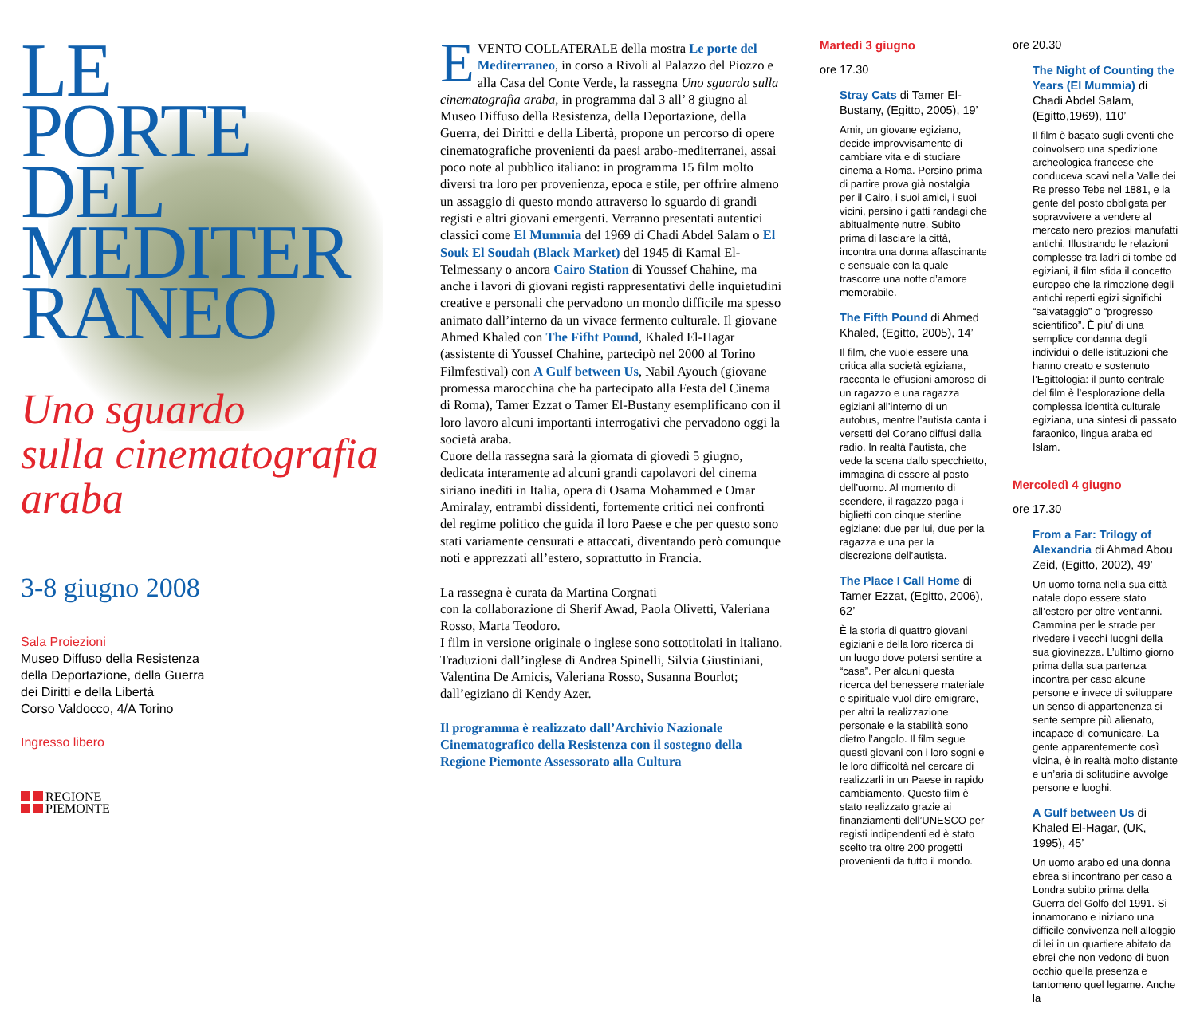LE
PORTE
DEL
MEDITER
RANEO
Uno sguardo
sulla cinematografia
araba
3-8 giugno 2008
Sala Proiezioni
Museo Diffuso della Resistenza
della Deportazione, della Guerra
dei Diritti e della Libertà
Corso Valdocco, 4/A Torino
Ingresso libero
REGIONE
PIEMONTE
EVENTO COLLATERALE della mostra Le porte del Mediterraneo, in corso a Rivoli al Palazzo del Piozzo e alla Casa del Conte Verde, la rassegna Uno sguardo sulla cinematografia araba, in programma dal 3 all’ 8 giugno al Museo Diffuso della Resistenza, della Deportazione, della Guerra, dei Diritti e della Libertà, propone un percorso di opere cinematografiche provenienti da paesi arabo-mediterranei, assai poco note al pubblico italiano: in programma 15 film molto diversi tra loro per provenienza, epoca e stile, per offrire almeno un assaggio di questo mondo attraverso lo sguardo di grandi registi e altri giovani emergenti. Verranno presentati autentici classici come El Mummia del 1969 di Chadi Abdel Salam o El Souk El Soudah (Black Market) del 1945 di Kamal El-Telmessany o ancora Cairo Station di Youssef Chahine, ma anche i lavori di giovani registi rappresentativi delle inquietudini creative e personali che pervadono un mondo difficile ma spesso animato dall’interno da un vivace fermento culturale. Il giovane Ahmed Khaled con The Fifht Pound, Khaled El-Hagar (assistente di Youssef Chahine, partecipò nel 2000 al Torino Filmfestival) con A Gulf between Us, Nabil Ayouch (giovane promessa marocchina che ha partecipato alla Festa del Cinema di Roma), Tamer Ezzat o Tamer El-Bustany esemplificano con il loro lavoro alcuni importanti interrogativi che pervadono oggi la società araba.
Cuore della rassegna sarà la giornata di giovedì 5 giugno, dedicata interamente ad alcuni grandi capolavori del cinema siriano inediti in Italia, opera di Osama Mohammed e Omar Amiralay, entrambi dissidenti, fortemente critici nei confronti del regime politico che guida il loro Paese e che per questo sono stati variamente censurati e attaccati, diventando però comunque noti e apprezzati all’estero, soprattutto in Francia.
La rassegna è curata da Martina Corgnati
con la collaborazione di Sherif Awad, Paola Olivetti, Valeriana Rosso, Marta Teodoro.
I film in versione originale o inglese sono sottotitolati in italiano. Traduzioni dall’inglese di Andrea Spinelli, Silvia Giustiniani, Valentina De Amicis, Valeriana Rosso, Susanna Bourlot; dall’egiziano di Kendy Azer.
Il programma è realizzato dall’Archivio Nazionale Cinematografico della Resistenza con il sostegno della Regione Piemonte Assessorato alla Cultura
Martedì 3 giugno
ore 17.30
Stray Cats di Tamer El-Bustany, (Egitto, 2005), 19’
Amir, un giovane egiziano, decide improvvisamente di cambiare vita e di studiare cinema a Roma. Persino prima di partire prova già nostalgia per il Cairo, i suoi amici, i suoi vicini, persino i gatti randagi che abitualmente nutre. Subito prima di lasciare la città, incontra una donna affascinante e sensuale con la quale trascorre una notte d’amore memorabile.
The Fifth Pound di Ahmed Khaled, (Egitto, 2005), 14’
Il film, che vuole essere una critica alla società egiziana, racconta le effusioni amorose di un ragazzo e una ragazza egiziani all’interno di un autobus, mentre l’autista canta i versetti del Corano diffusi dalla radio. In realtà l’autista, che vede la scena dallo specchietto, immagina di essere al posto dell’uomo. Al momento di scendere, il ragazzo paga i biglietti con cinque sterline egiziane: due per lui, due per la ragazza e una per la discrezione dell’autista.
The Place I Call Home di Tamer Ezzat, (Egitto, 2006), 62’
È la storia di quattro giovani egiziani e della loro ricerca di un luogo dove potersi sentire a “casa”. Per alcuni questa ricerca del benessere materiale e spirituale vuol dire emigrare, per altri la realizzazione personale e la stabilità sono dietro l’angolo. Il film segue questi giovani con i loro sogni e le loro difficoltà nel cercare di realizzarli in un Paese in rapido cambiamento. Questo film è stato realizzato grazie ai finanziamenti dell’UNESCO per registi indipendenti ed è stato scelto tra oltre 200 progetti provenienti da tutto il mondo.
ore 20.30
The Night of Counting the Years (El Mummia) di Chadi Abdel Salam, (Egitto,1969), 110’
Il film è basato sugli eventi che coinvolsero una spedizione archeologica francese che conduceva scavi nella Valle dei Re presso Tebe nel 1881, e la gente del posto obbligata per sopravvivere a vendere al mercato nero preziosi manufatti antichi. Illustrando le relazioni complesse tra ladri di tombe ed egiziani, il film sfida il concetto europeo che la rimozione degli antichi reperti egizi significhi “salvataggio” o “progresso scientifico”. È piu’ di una semplice condanna degli individui o delle istituzioni che hanno creato e sostenuto l’Egittologia: il punto centrale del film è l’esplorazione della complessa identità culturale egiziana, una sintesi di passato faraonico, lingua araba ed Islam.
Mercoledì 4 giugno
ore 17.30
From a Far: Trilogy of Alexandria di Ahmad Abou Zeid, (Egitto, 2002), 49’
Un uomo torna nella sua città natale dopo essere stato all’estero per oltre vent’anni. Cammina per le strade per rivedere i vecchi luoghi della sua giovinezza. L’ultimo giorno prima della sua partenza incontra per caso alcune persone e invece di sviluppare un senso di appartenenza si sente sempre più alienato, incapace di comunicare. La gente apparentemente così vicina, è in realtà molto distante e un’aria di solitudine avvolge persone e luoghi.
A Gulf between Us di Khaled El-Hagar, (UK, 1995), 45’
Un uomo arabo ed una donna ebrea si incontrano per caso a Londra subito prima della Guerra del Golfo del 1991. Si innamorano e iniziano una difficile convivenza nell’alloggio di lei in un quartiere abitato da ebrei che non vedono di buon occhio quella presenza e tantomeno quel legame. Anche la